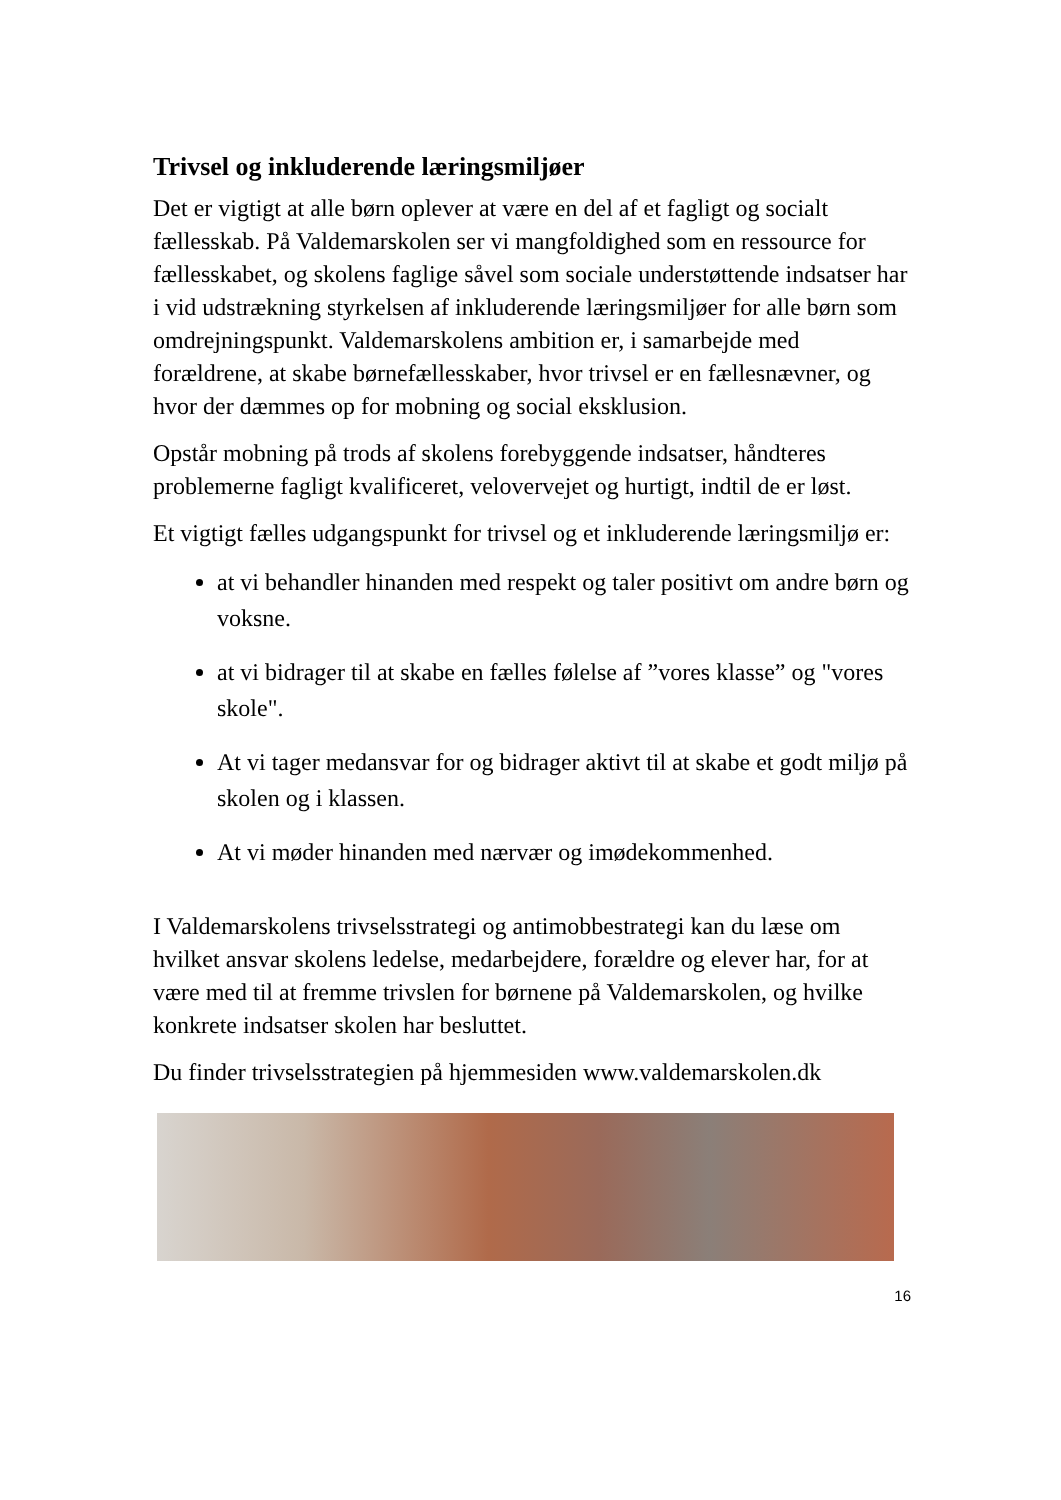Trivsel og inkluderende læringsmiljøer
Det er vigtigt at alle børn oplever at være en del af et fagligt og socialt fællesskab. På Valdemarskolen ser vi mangfoldighed som en ressource for fællesskabet, og skolens faglige såvel som sociale understøttende indsatser har i vid udstrækning styrkelsen af inkluderende læringsmiljøer for alle børn som omdrejningspunkt. Valdemarskolens ambition er, i samarbejde med forældrene, at skabe børnefællesskaber, hvor trivsel er en fællesnævner, og hvor der dæmmes op for mobning og social eksklusion.
Opstår mobning på trods af skolens forebyggende indsatser, håndteres problemerne fagligt kvalificeret, velovervejet og hurtigt, indtil de er løst.
Et vigtigt fælles udgangspunkt for trivsel og et inkluderende læringsmiljø er:
at vi behandler hinanden med respekt og taler positivt om andre børn og voksne.
at vi bidrager til at skabe en fælles følelse af ”vores klasse” og "vores skole".
At vi tager medansvar for og bidrager aktivt til at skabe et godt miljø på skolen og i klassen.
At vi møder hinanden med nærvær og imødekommenhed.
I Valdemarskolens trivselsstrategi og antimobbestrategi kan du læse om hvilket ansvar skolens ledelse, medarbejdere, forældre og elever har, for at være med til at fremme trivslen for børnene på Valdemarskolen, og hvilke konkrete indsatser skolen har besluttet.
Du finder trivselsstrategien på hjemmesiden www.valdemarskolen.dk
16